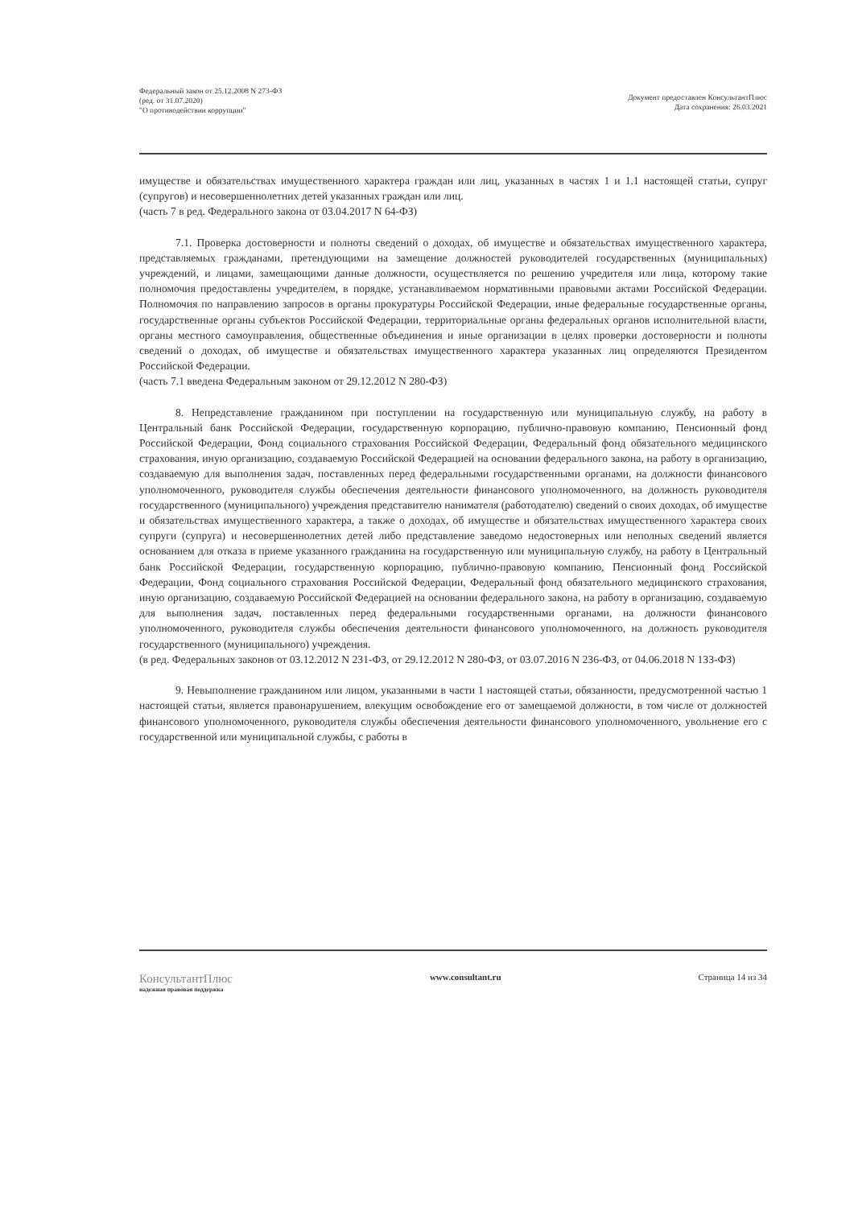Федеральный закон от 25.12.2008 N 273-ФЗ
(ред. от 31.07.2020)
"О противодействии коррупции"
Документ предоставлен КонсультантПлюс
Дата сохранения: 26.03.2021
имуществе и обязательствах имущественного характера граждан или лиц, указанных в частях 1 и 1.1 настоящей статьи, супруг (супругов) и несовершеннолетних детей указанных граждан или лиц.
(часть 7 в ред. Федерального закона от 03.04.2017 N 64-ФЗ)
7.1. Проверка достоверности и полноты сведений о доходах, об имуществе и обязательствах имущественного характера, представляемых гражданами, претендующими на замещение должностей руководителей государственных (муниципальных) учреждений, и лицами, замещающими данные должности, осуществляется по решению учредителя или лица, которому такие полномочия предоставлены учредителем, в порядке, устанавливаемом нормативными правовыми актами Российской Федерации. Полномочия по направлению запросов в органы прокуратуры Российской Федерации, иные федеральные государственные органы, государственные органы субъектов Российской Федерации, территориальные органы федеральных органов исполнительной власти, органы местного самоуправления, общественные объединения и иные организации в целях проверки достоверности и полноты сведений о доходах, об имуществе и обязательствах имущественного характера указанных лиц определяются Президентом Российской Федерации.
(часть 7.1 введена Федеральным законом от 29.12.2012 N 280-ФЗ)
8. Непредставление гражданином при поступлении на государственную или муниципальную службу, на работу в Центральный банк Российской Федерации, государственную корпорацию, публично-правовую компанию, Пенсионный фонд Российской Федерации, Фонд социального страхования Российской Федерации, Федеральный фонд обязательного медицинского страхования, иную организацию, создаваемую Российской Федерацией на основании федерального закона, на работу в организацию, создаваемую для выполнения задач, поставленных перед федеральными государственными органами, на должности финансового уполномоченного, руководителя службы обеспечения деятельности финансового уполномоченного, на должность руководителя государственного (муниципального) учреждения представителю нанимателя (работодателю) сведений о своих доходах, об имуществе и обязательствах имущественного характера, а также о доходах, об имуществе и обязательствах имущественного характера своих супруги (супруга) и несовершеннолетних детей либо представление заведомо недостоверных или неполных сведений является основанием для отказа в приеме указанного гражданина на государственную или муниципальную службу, на работу в Центральный банк Российской Федерации, государственную корпорацию, публично-правовую компанию, Пенсионный фонд Российской Федерации, Фонд социального страхования Российской Федерации, Федеральный фонд обязательного медицинского страхования, иную организацию, создаваемую Российской Федерацией на основании федерального закона, на работу в организацию, создаваемую для выполнения задач, поставленных перед федеральными государственными органами, на должности финансового уполномоченного, руководителя службы обеспечения деятельности финансового уполномоченного, на должность руководителя государственного (муниципального) учреждения.
(в ред. Федеральных законов от 03.12.2012 N 231-ФЗ, от 29.12.2012 N 280-ФЗ, от 03.07.2016 N 236-ФЗ, от 04.06.2018 N 133-ФЗ)
9. Невыполнение гражданином или лицом, указанными в части 1 настоящей статьи, обязанности, предусмотренной частью 1 настоящей статьи, является правонарушением, влекущим освобождение его от замещаемой должности, в том числе от должностей финансового уполномоченного, руководителя службы обеспечения деятельности финансового уполномоченного, увольнение его с государственной или муниципальной службы, с работы в
КонсультантПлюс
надежная правовая поддержка
www.consultant.ru Страница 14 из 34